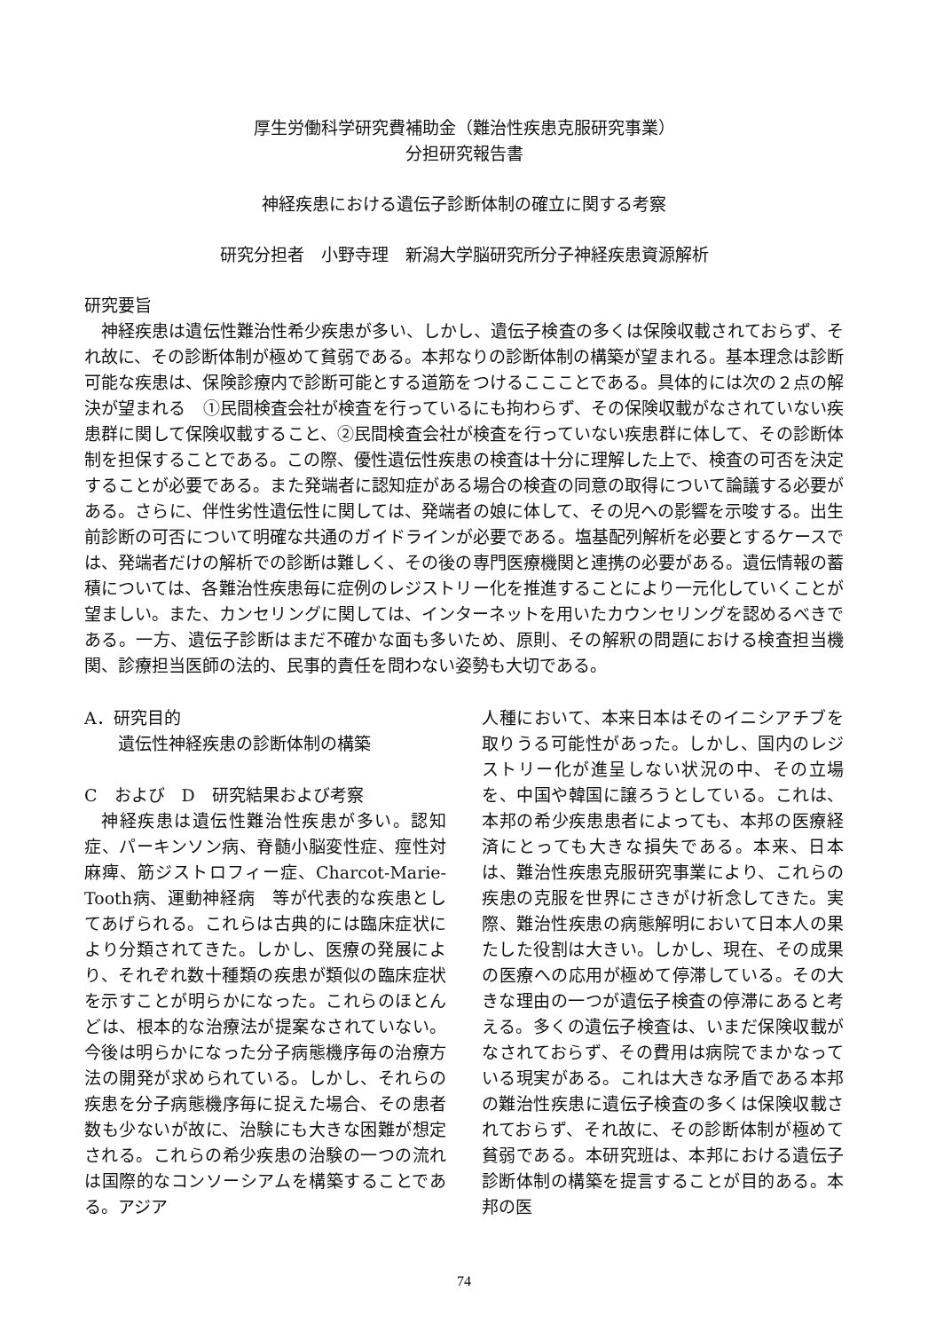厚生労働科学研究費補助金（難治性疾患克服研究事業）
分担研究報告書
神経疾患における遺伝子診断体制の確立に関する考察
研究分担者　小野寺理　新潟大学脳研究所分子神経疾患資源解析
研究要旨
神経疾患は遺伝性難治性希少疾患が多い、しかし、遺伝子検査の多くは保険収載されておらず、それ故に、その診断体制が極めて貧弱である。本邦なりの診断体制の構築が望まれる。基本理念は診断可能な疾患は、保険診療内で診断可能とする道筋をつけるここことである。具体的には次の２点の解決が望まれる　①民間検査会社が検査を行っているにも拘わらず、その保険収載がなされていない疾患群に関して保険収載すること、②民間検査会社が検査を行っていない疾患群に体して、その診断体制を担保することである。この際、優性遺伝性疾患の検査は十分に理解した上で、検査の可否を決定することが必要である。また発端者に認知症がある場合の検査の同意の取得について論議する必要がある。さらに、伴性劣性遺伝性に関しては、発端者の娘に体して、その児への影響を示唆する。出生前診断の可否について明確な共通のガイドラインが必要である。塩基配列解析を必要とするケースでは、発端者だけの解析での診断は難しく、その後の専門医療機関と連携の必要がある。遺伝情報の蓄積については、各難治性疾患毎に症例のレジストリー化を推進することにより一元化していくことが望ましい。また、カンセリングに関しては、インターネットを用いたカウンセリングを認めるべきである。一方、遺伝子診断はまだ不確かな面も多いため、原則、その解釈の問題における検査担当機関、診療担当医師の法的、民事的責任を問わない姿勢も大切である。
A．研究目的
遺伝性神経疾患の診断体制の構築
C　および　D　研究結果および考察
神経疾患は遺伝性難治性疾患が多い。認知症、パーキンソン病、脊髄小脳変性症、痙性対麻痺、筋ジストロフィー症、Charcot-Marie-Tooth病、運動神経病　等が代表的な疾患としてあげられる。これらは古典的には臨床症状により分類されてきた。しかし、医療の発展により、それぞれ数十種類の疾患が類似の臨床症状を示すことが明らかになった。これらのほとんどは、根本的な治療法が提案なされていない。今後は明らかになった分子病態機序毎の治療方法の開発が求められている。しかし、それらの疾患を分子病態機序毎に捉えた場合、その患者数も少ないが故に、治験にも大きな困難が想定される。これらの希少疾患の治験の一つの流れは国際的なコンソーシアムを構築することである。アジア
人種において、本来日本はそのイニシアチブを取りうる可能性があった。しかし、国内のレジストリー化が進呈しない状況の中、その立場を、中国や韓国に譲ろうとしている。これは、本邦の希少疾患患者によっても、本邦の医療経済にとっても大きな損失である。本来、日本は、難治性疾患克服研究事業により、これらの疾患の克服を世界にさきがけ祈念してきた。実際、難治性疾患の病態解明において日本人の果たした役割は大きい。しかし、現在、その成果の医療への応用が極めて停滞している。その大きな理由の一つが遺伝子検査の停滞にあると考える。多くの遺伝子検査は、いまだ保険収載がなされておらず、その費用は病院でまかなっている現実がある。これは大きな矛盾である本邦の難治性疾患に遺伝子検査の多くは保険収載されておらず、それ故に、その診断体制が極めて貧弱である。本研究班は、本邦における遺伝子診断体制の構築を提言することが目的ある。本邦の医
74